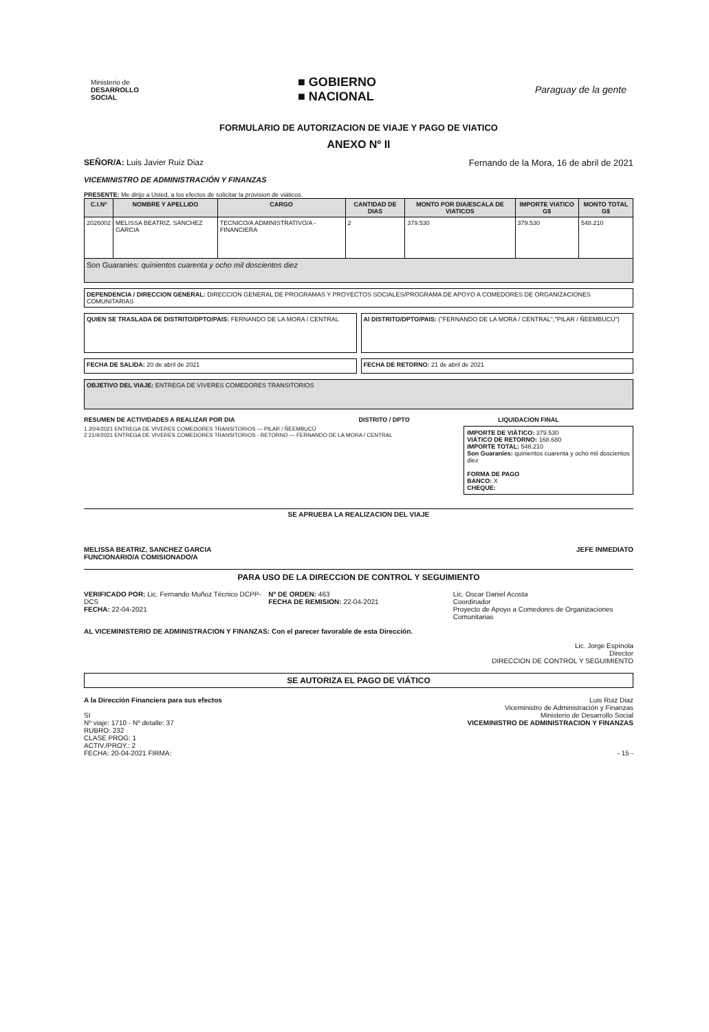Ministerio de
DESARROLLO
SOCIAL
■ GOBIERNO
■ NACIONAL
Paraguay de la gente
FORMULARIO DE AUTORIZACION DE VIAJE Y PAGO DE VIATICO
ANEXO Nº II
SEÑOR/A: Luis Javier Ruiz Diaz Fernando de la Mora, 16 de abril de 2021
VICEMINISTRO DE ADMINISTRACIÓN Y FINANZAS
PRESENTE: Me dirijo a Usted, a los efectos de solicitar la provision de viáticos.
| C.I.Nº | NOMBRE Y APELLIDO | CARGO | CANTIDAD DE DIAS | MONTO POR DIA/ESCALA DE VIATICOS | IMPORTE VIATICO G$ | MONTO TOTAL G$ |
| --- | --- | --- | --- | --- | --- | --- |
| 2026002 | MELISSA BEATRIZ, SANCHEZ GARCIA | TECNICO/A ADMINISTRATIVO/A - FINANCIERA | 2 | 379.530 | 379.530 | 548.210 |
| Son Guaranies: quinientos cuarenta y ocho mil doscientos diez | | | | | | |
DEPENDENCIA / DIRECCION GENERAL: DIRECCION GENERAL DE PROGRAMAS Y PROYECTOS SOCIALES/PROGRAMA DE APOYO A COMEDORES DE ORGANIZACIONES COMUNITARIAS
QUIEN SE TRASLADA DE DISTRITO/DPTO/PAIS: FERNANDO DE LA MORA / CENTRAL
Al DISTRITO/DPTO/PAIS: ("FERNANDO DE LA MORA / CENTRAL","PILAR / ÑEEMBUCÚ")
FECHA DE SALIDA: 20 de abril de 2021
FECHA DE RETORNO: 21 de abril de 2021
OBJETIVO DEL VIAJE: ENTREGA DE VIVERES COMEDORES TRANSITORIOS
RESUMEN DE ACTIVIDADES A REALIZAR POR DIA DISTRITO / DPTO LIQUIDACION FINAL
1 20/4/2021 ENTREGA DE VIVERES COMEDORES TRANSITORIOS — PILAR / ÑEEMBUCÚ
2 21/4/2021 ENTREGA DE VIVERES COMEDORES TRANSITORIOS - RETORNO — FERNANDO DE LA MORA / CENTRAL
IMPORTE DE VIÁTICO: 379.530
VIÁTICO DE RETORNO: 168.680
IMPORTE TOTAL: 548.210
Son Guaranies: quinientos cuarenta y ocho mil doscientos diez
FORMA DE PAGO
BANCO: X
CHEQUE:
SE APRUEBA LA REALIZACION DEL VIAJE
MELISSA BEATRIZ, SANCHEZ GARCIA
FUNCIONARIO/A COMISIONADO/A
JEFE INMEDIATO
PARA USO DE LA DIRECCION DE CONTROL Y SEGUIMIENTO
VERIFICADO POR: Lic. Fernando Muñoz Técnico DCPP-DCS
FECHA: 22-04-2021
Nº DE ORDEN: 463
FECHA DE REMISION: 22-04-2021
Lic. Oscar Daniel Acosta
Coordinador
Proyecto de Apoyo a Comedores de Organizaciones Comunitarias
AL VICEMINISTERIO DE ADMINISTRACION Y FINANZAS: Con el parecer favorable de esta Dirección.
Lic. Jorge Espínola
Director
DIRECCION DE CONTROL Y SEGUIMIENTO
SE AUTORIZA EL PAGO DE VIÁTICO
A la Dirección Financiera para sus efectos
SI
Nº viaje: 1710 - Nº detalle: 37
RUBRO: 232
CLASE PROG: 1
ACTIV./PROY.: 2
FECHA: 20-04-2021 FIRMA:
Luis Ruiz Diaz
Viceministro de Administración y Finanzas
Ministerio de Desarrollo Social
VICEMINISTRO DE ADMINISTRACION Y FINANZAS
- 15 -